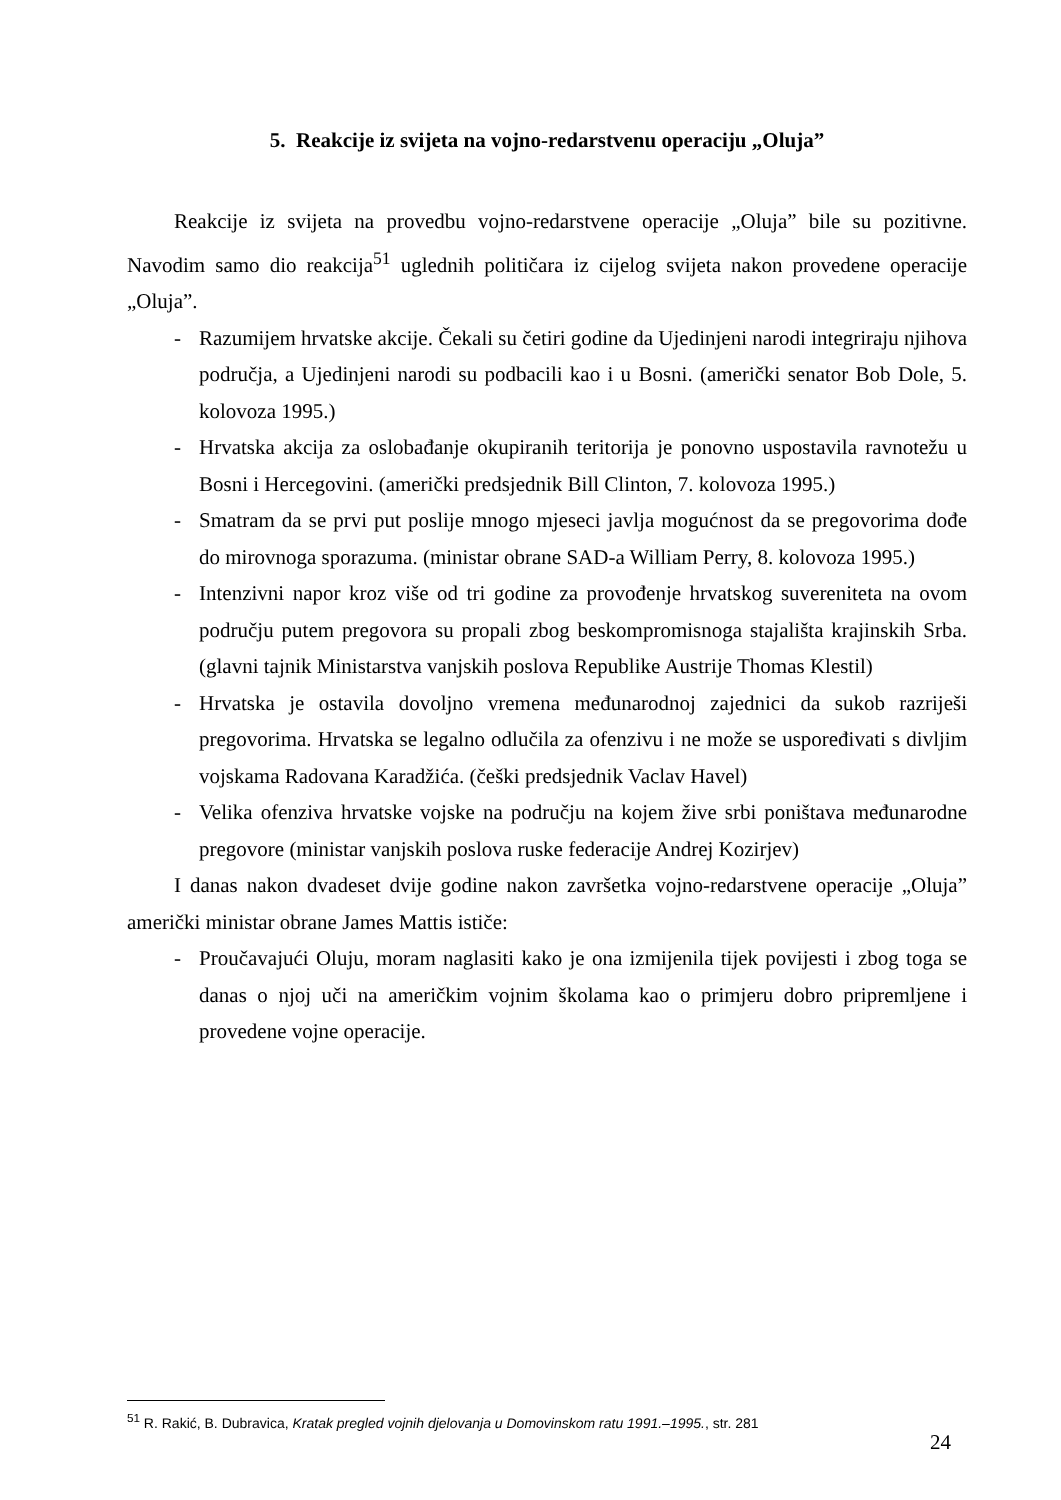5. Reakcije iz svijeta na vojno-redarstvenu operaciju „Oluja”
Reakcije iz svijeta na provedbu vojno-redarstvene operacije „Oluja” bile su pozitivne. Navodim samo dio reakcija<sup>51</sup> uglednih političara iz cijelog svijeta nakon provedene operacije „Oluja”.
- Razumijem hrvatske akcije. Čekali su četiri godine da Ujedinjeni narodi integriraju njihova područja, a Ujedinjeni narodi su podbacili kao i u Bosni. (američki senator Bob Dole, 5. kolovoza 1995.)
- Hrvatska akcija za oslobađanje okupiranih teritorija je ponovno uspostavila ravnotežu u Bosni i Hercegovini. (američki predsjednik Bill Clinton, 7. kolovoza 1995.)
- Smatram da se prvi put poslije mnogo mjeseci javlja mogućnost da se pregovorima dođe do mirovnoga sporazuma. (ministar obrane SAD-a William Perry, 8. kolovoza 1995.)
- Intenzivni napor kroz više od tri godine za provođenje hrvatskog suvereniteta na ovom području putem pregovora su propali zbog beskompromisnoga stajališta krajinskih Srba. (glavni tajnik Ministarstva vanjskih poslova Republike Austrije Thomas Klestil)
- Hrvatska je ostavila dovoljno vremena međunarodnoj zajednici da sukob razriješi pregovorima. Hrvatska se legalno odlučila za ofenzivu i ne može se uspoređivati s divljim vojskama Radovana Karadžića. (češki predsjednik Vaclav Havel)
- Velika ofenziva hrvatske vojske na području na kojem žive srbi poništava međunarodne pregovore (ministar vanjskih poslova ruske federacije Andrej Kozirjev)
I danas nakon dvadeset dvije godine nakon završetka vojno-redarstvene operacije „Oluja” američki ministar obrane James Mattis ističe:
- Proučavajući Oluju, moram naglasiti kako je ona izmijenila tijek povijesti i zbog toga se danas o njoj uči na američkim vojnim školama kao o primjeru dobro pripremljene i provedene vojne operacije.
<sup>51</sup> R. Rakić, B. Dubravica, Kratak pregled vojnih djelovanja u Domovinskom ratu 1991.–1995., str. 281
24